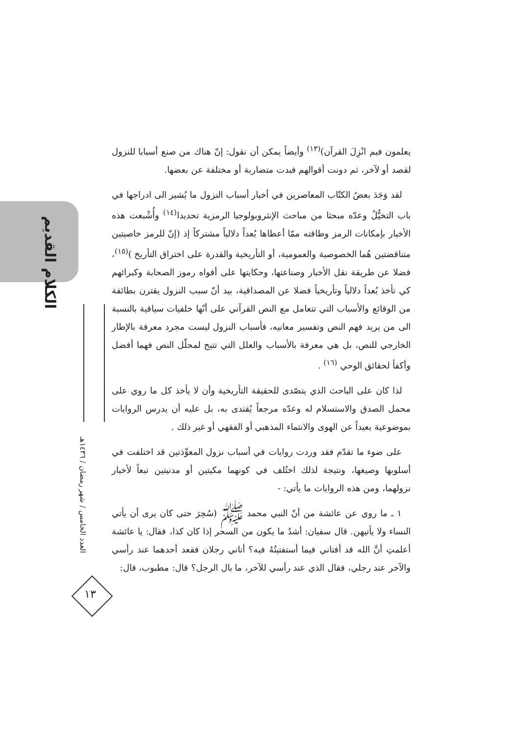الكلام القديم
العدد الخامس / شهر رمضان / ١٤٣٦هـ
١٣
يعلمون فيم انْزِلَ القرآن)<sup>(١٣)</sup> وأيضاً يمكن أن نقول: إنّ هناك من صنع أسبابا للنزول لقصد أو لآخر، ثم دونت أقوالهم فبدت متضاربة أو مختلفة عن بعضها.
لقد وَجَدَ بعضُ الكتّاب المعاصرين في أخبار أسباب النزول ما يُشير الى ادراجها في باب التخيُّلُ وعدّه مبحثا من مباحث الإنثروبولوجيا الرمزية تحديدا<sup>(١٤)</sup> وأُشْبعت هذه الأخبار بإمكانات الرمز وطاقته ممّا أعطاها بُعداً دلالياً مشتركاً إذ (إنّ للرمز خاصيتين متناقضتين هُما الخصوصية والعمومية، أو التأريخية والقدرة على اختراق التأريخ )<sup>(١٥)</sup>، فضلا عن طريقة نقل الأخبار وصناعتها، وحكايتها على أفواه رموز الصحابة وكبرائهم كي تأخذ بُعداً دلالياً وتأريخياً فضلا عن المصداقية، بيد أنّ سبب النزول يقترن بطائفة من الوقائع والأسباب التي تتعامل مع النص القرآني على أنّها خلفيات سياقية بالنسبة الى من يريد فهم النص وتفسير معانيه، فأسباب النزول ليست مجرد معرفة بالإطار الخارجي للنص، بل هي معرفة بالأسباب والعلل التي تتيح لمحلّل النص فهما أفضل وأكفأ لحقائق الوحي <sup>(١٦)</sup> .
لذا كان على الباحث الذي يتصّدى للحقيقة التأريخية وأن لا يأخذ كل ما روي على محمل الصدق والاستسلام له وعدّه مرجعاً يُقتدى به، بل عليه أن يدرس الروايات بموضوعية بعيداً عن الهوى والانتماء المذهبي أو الفقهي أو غير ذلك .
على ضوء ما تقدّم فقد وردت روايات في أسباب نزول المعوِّذتين قد اختلفت في أسلوبها وصيغها، ونتيجة لذلك اختُلف في كونهما مكيتين أو مدنيتين تبعاً لأخبار نزولهما، ومن هذه الروايات ما يأتي: -
١ ـ ما روي عن عائشة من أنّ النبي محمد ﷺ (سُحِرَ حتى كان يرى أن يأتي النساء ولا يأتيهن. قال سفيان: أشدُ ما يكون من السحر إذا كان كذا، فقال: يا عائشة أعلمتِ أنَّ الله قد أفتاني فيما أستفتيتُهُ فيه؟ أتاني رجلان فقعد أحدهما عند رأسي والآخر عند رجلي، فقال الذي عند رأسي للآخر، ما بال الرجل؟ قال: مطبوب، قال: